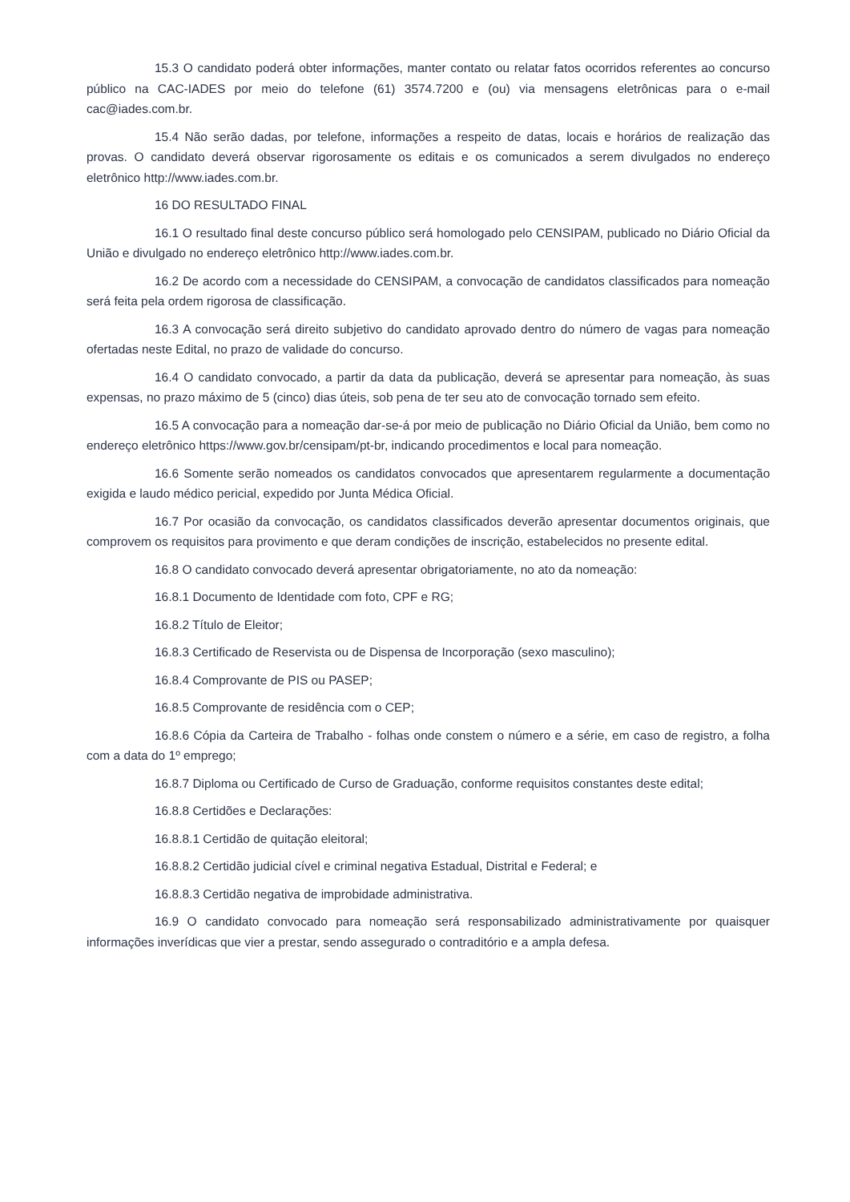15.3 O candidato poderá obter informações, manter contato ou relatar fatos ocorridos referentes ao concurso público na CAC-IADES por meio do telefone (61) 3574.7200 e (ou) via mensagens eletrônicas para o e-mail cac@iades.com.br.
15.4 Não serão dadas, por telefone, informações a respeito de datas, locais e horários de realização das provas. O candidato deverá observar rigorosamente os editais e os comunicados a serem divulgados no endereço eletrônico http://www.iades.com.br.
16 DO RESULTADO FINAL
16.1 O resultado final deste concurso público será homologado pelo CENSIPAM, publicado no Diário Oficial da União e divulgado no endereço eletrônico http://www.iades.com.br.
16.2 De acordo com a necessidade do CENSIPAM, a convocação de candidatos classificados para nomeação será feita pela ordem rigorosa de classificação.
16.3 A convocação será direito subjetivo do candidato aprovado dentro do número de vagas para nomeação ofertadas neste Edital, no prazo de validade do concurso.
16.4 O candidato convocado, a partir da data da publicação, deverá se apresentar para nomeação, às suas expensas, no prazo máximo de 5 (cinco) dias úteis, sob pena de ter seu ato de convocação tornado sem efeito.
16.5 A convocação para a nomeação dar-se-á por meio de publicação no Diário Oficial da União, bem como no endereço eletrônico https://www.gov.br/censipam/pt-br, indicando procedimentos e local para nomeação.
16.6 Somente serão nomeados os candidatos convocados que apresentarem regularmente a documentação exigida e laudo médico pericial, expedido por Junta Médica Oficial.
16.7 Por ocasião da convocação, os candidatos classificados deverão apresentar documentos originais, que comprovem os requisitos para provimento e que deram condições de inscrição, estabelecidos no presente edital.
16.8 O candidato convocado deverá apresentar obrigatoriamente, no ato da nomeação:
16.8.1 Documento de Identidade com foto, CPF e RG;
16.8.2 Título de Eleitor;
16.8.3 Certificado de Reservista ou de Dispensa de Incorporação (sexo masculino);
16.8.4 Comprovante de PIS ou PASEP;
16.8.5 Comprovante de residência com o CEP;
16.8.6 Cópia da Carteira de Trabalho - folhas onde constem o número e a série, em caso de registro, a folha com a data do 1º emprego;
16.8.7 Diploma ou Certificado de Curso de Graduação, conforme requisitos constantes deste edital;
16.8.8 Certidões e Declarações:
16.8.8.1 Certidão de quitação eleitoral;
16.8.8.2 Certidão judicial cível e criminal negativa Estadual, Distrital e Federal; e
16.8.8.3 Certidão negativa de improbidade administrativa.
16.9 O candidato convocado para nomeação será responsabilizado administrativamente por quaisquer informações inverídicas que vier a prestar, sendo assegurado o contraditório e a ampla defesa.